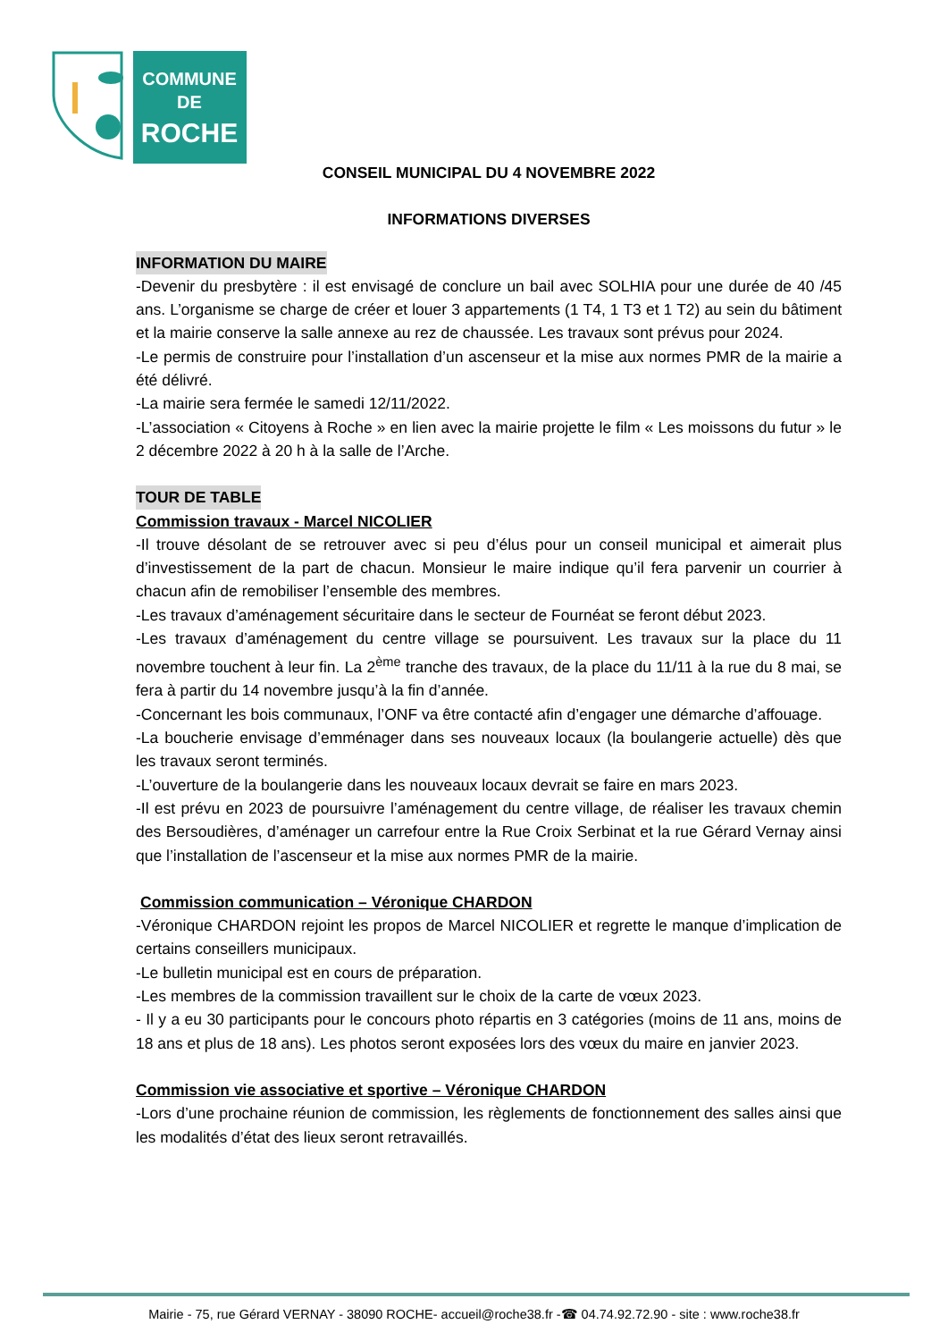COMMUNE
DE
ROCHE
CONSEIL MUNICIPAL DU 4 NOVEMBRE 2022
INFORMATIONS DIVERSES
INFORMATION DU MAIRE
-Devenir du presbytère : il est envisagé de conclure un bail avec SOLHIA pour une durée de 40 /45 ans. L’organisme se charge de créer et louer 3 appartements (1 T4, 1 T3 et 1 T2) au sein du bâtiment et la mairie conserve la salle annexe au rez de chaussée. Les travaux sont prévus pour 2024.
-Le permis de construire pour l’installation d’un ascenseur et la mise aux normes PMR de la mairie a été délivré.
-La mairie sera fermée le samedi 12/11/2022.
-L’association « Citoyens à Roche » en lien avec la mairie projette le film « Les moissons du futur » le 2 décembre 2022 à 20 h à la salle de l’Arche.
TOUR DE TABLE
Commission travaux - Marcel NICOLIER
-Il trouve désolant de se retrouver avec si peu d’élus pour un conseil municipal et aimerait plus d’investissement de la part de chacun. Monsieur le maire indique qu’il fera parvenir un courrier à chacun afin de remobiliser l’ensemble des membres.
-Les travaux d’aménagement sécuritaire dans le secteur de Fournéat se feront début 2023.
-Les travaux d’aménagement du centre village se poursuivent. Les travaux sur la place du 11 novembre touchent à leur fin. La 2<sup>ème</sup> tranche des travaux, de la place du 11/11 à la rue du 8 mai, se fera à partir du 14 novembre jusqu’à la fin d’année.
-Concernant les bois communaux, l’ONF va être contacté afin d’engager une démarche d’affouage.
-La boucherie envisage d’emménager dans ses nouveaux locaux (la boulangerie actuelle) dès que les travaux seront terminés.
-L’ouverture de la boulangerie dans les nouveaux locaux devrait se faire en mars 2023.
-Il est prévu en 2023 de poursuivre l’aménagement du centre village, de réaliser les travaux chemin des Bersoudières, d’aménager un carrefour entre la Rue Croix Serbinat et la rue Gérard Vernay ainsi que l’installation de l’ascenseur et la mise aux normes PMR de la mairie.
Commission communication – Véronique CHARDON
-Véronique CHARDON rejoint les propos de Marcel NICOLIER et regrette le manque d’implication de certains conseillers municipaux.
-Le bulletin municipal est en cours de préparation.
-Les membres de la commission travaillent sur le choix de la carte de vœux 2023.
- Il y a eu 30 participants pour le concours photo répartis en 3 catégories (moins de 11 ans, moins de 18 ans et plus de 18 ans). Les photos seront exposées lors des vœux du maire en janvier 2023.
Commission vie associative et sportive – Véronique CHARDON
-Lors d’une prochaine réunion de commission, les règlements de fonctionnement des salles ainsi que les modalités d’état des lieux seront retravaillés.
Mairie - 75, rue Gérard VERNAY - 38090 ROCHE- accueil@roche38.fr -☎ 04.74.92.72.90 - site : www.roche38.fr